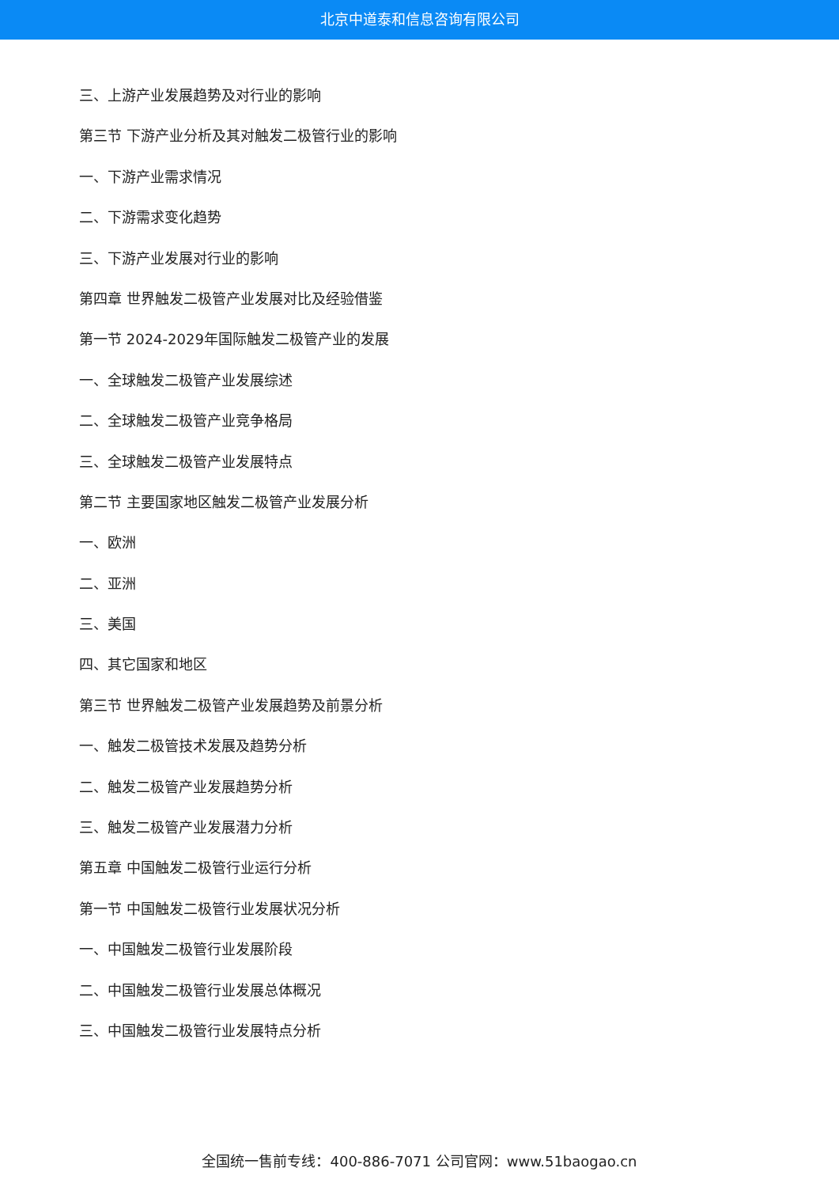北京中道泰和信息咨询有限公司
三、上游产业发展趋势及对行业的影响
第三节 下游产业分析及其对触发二极管行业的影响
一、下游产业需求情况
二、下游需求变化趋势
三、下游产业发展对行业的影响
第四章 世界触发二极管产业发展对比及经验借鉴
第一节 2024-2029年国际触发二极管产业的发展
一、全球触发二极管产业发展综述
二、全球触发二极管产业竞争格局
三、全球触发二极管产业发展特点
第二节 主要国家地区触发二极管产业发展分析
一、欧洲
二、亚洲
三、美国
四、其它国家和地区
第三节 世界触发二极管产业发展趋势及前景分析
一、触发二极管技术发展及趋势分析
二、触发二极管产业发展趋势分析
三、触发二极管产业发展潜力分析
第五章 中国触发二极管行业运行分析
第一节 中国触发二极管行业发展状况分析
一、中国触发二极管行业发展阶段
二、中国触发二极管行业发展总体概况
三、中国触发二极管行业发展特点分析
全国统一售前专线：400-886-7071 公司官网：www.51baogao.cn